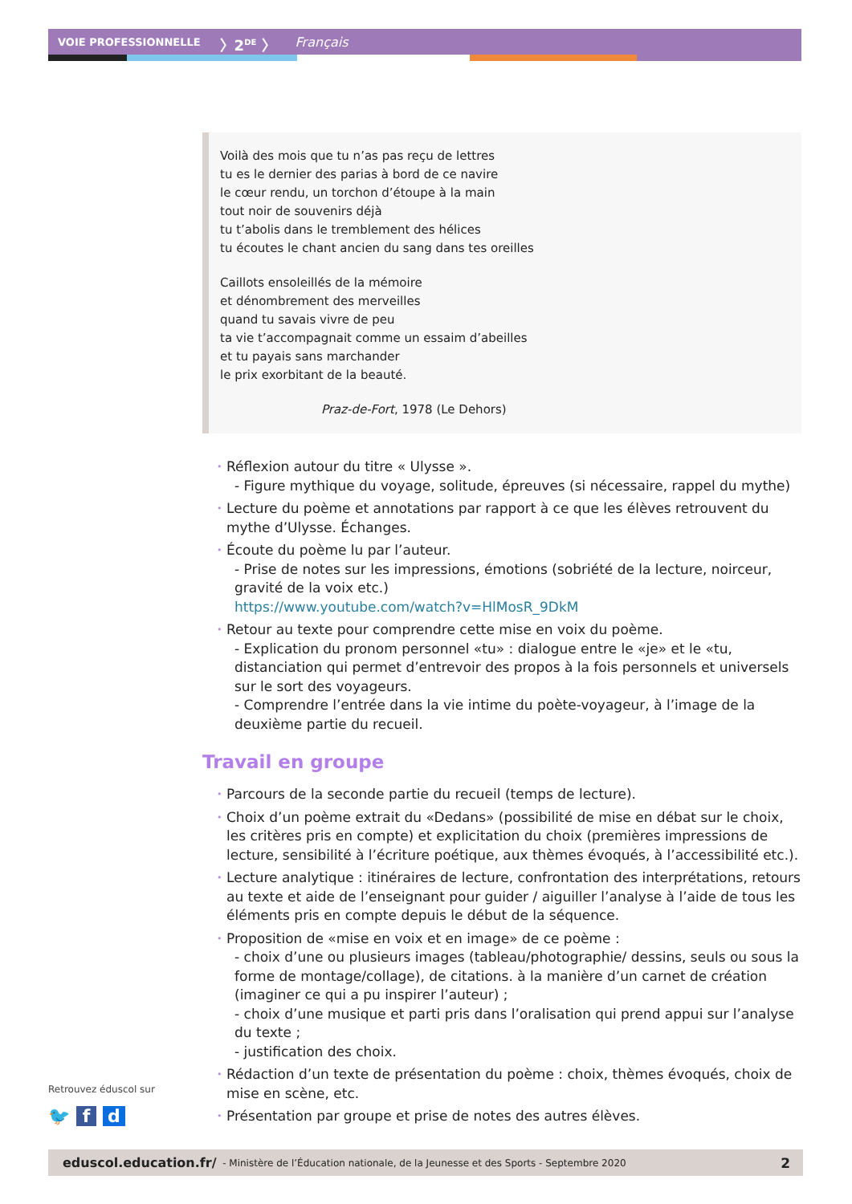VOIE PROFESSIONNELLE 〉2<sup>DE</sup> 〉 Français
Voilà des mois que tu n’as pas reçu de lettres
tu es le dernier des parias à bord de ce navire
le cœur rendu, un torchon d’étoupe à la main
tout noir de souvenirs déjà
tu t’abolis dans le tremblement des hélices
tu écoutes le chant ancien du sang dans tes oreilles
Caillots ensoleillés de la mémoire
et dénombrement des merveilles
quand tu savais vivre de peu
ta vie t’accompagnait comme un essaim d’abeilles
et tu payais sans marchander
le prix exorbitant de la beauté.
Praz-de-Fort, 1978 (Le Dehors)
• Réflexion autour du titre « Ulysse ».
- Figure mythique du voyage, solitude, épreuves (si nécessaire, rappel du mythe)
• Lecture du poème et annotations par rapport à ce que les élèves retrouvent du mythe d’Ulysse. Échanges.
• Écoute du poème lu par l’auteur.
- Prise de notes sur les impressions, émotions (sobriété de la lecture, noirceur, gravité de la voix etc.)
https://www.youtube.com/watch?v=HlMosR_9DkM
• Retour au texte pour comprendre cette mise en voix du poème.
- Explication du pronom personnel «tu» : dialogue entre le «je» et le «tu, distanciation qui permet d’entrevoir des propos à la fois personnels et universels sur le sort des voyageurs.
- Comprendre l’entrée dans la vie intime du poète-voyageur, à l’image de la deuxième partie du recueil.
Travail en groupe
• Parcours de la seconde partie du recueil (temps de lecture).
• Choix d’un poème extrait du «Dedans» (possibilité de mise en débat sur le choix, les critères pris en compte) et explicitation du choix (premières impressions de lecture, sensibilité à l’écriture poétique, aux thèmes évoqués, à l’accessibilité etc.).
• Lecture analytique : itinéraires de lecture, confrontation des interprétations, retours au texte et aide de l’enseignant pour guider / aiguiller l’analyse à l’aide de tous les éléments pris en compte depuis le début de la séquence.
• Proposition de «mise en voix et en image» de ce poème :
- choix d’une ou plusieurs images (tableau/photographie/ dessins, seuls ou sous la forme de montage/collage), de citations. à la manière d’un carnet de création (imaginer ce qui a pu inspirer l’auteur) ;
- choix d’une musique et parti pris dans l’oralisation qui prend appui sur l’analyse du texte ;
- justification des choix.
• Rédaction d’un texte de présentation du poème : choix, thèmes évoqués, choix de mise en scène, etc.
• Présentation par groupe et prise de notes des autres élèves.
Retrouvez éduscol sur
🐦 f d
eduscol.education.fr/ - Ministère de l’Éducation nationale, de la Jeunesse et des Sports - Septembre 2020 2